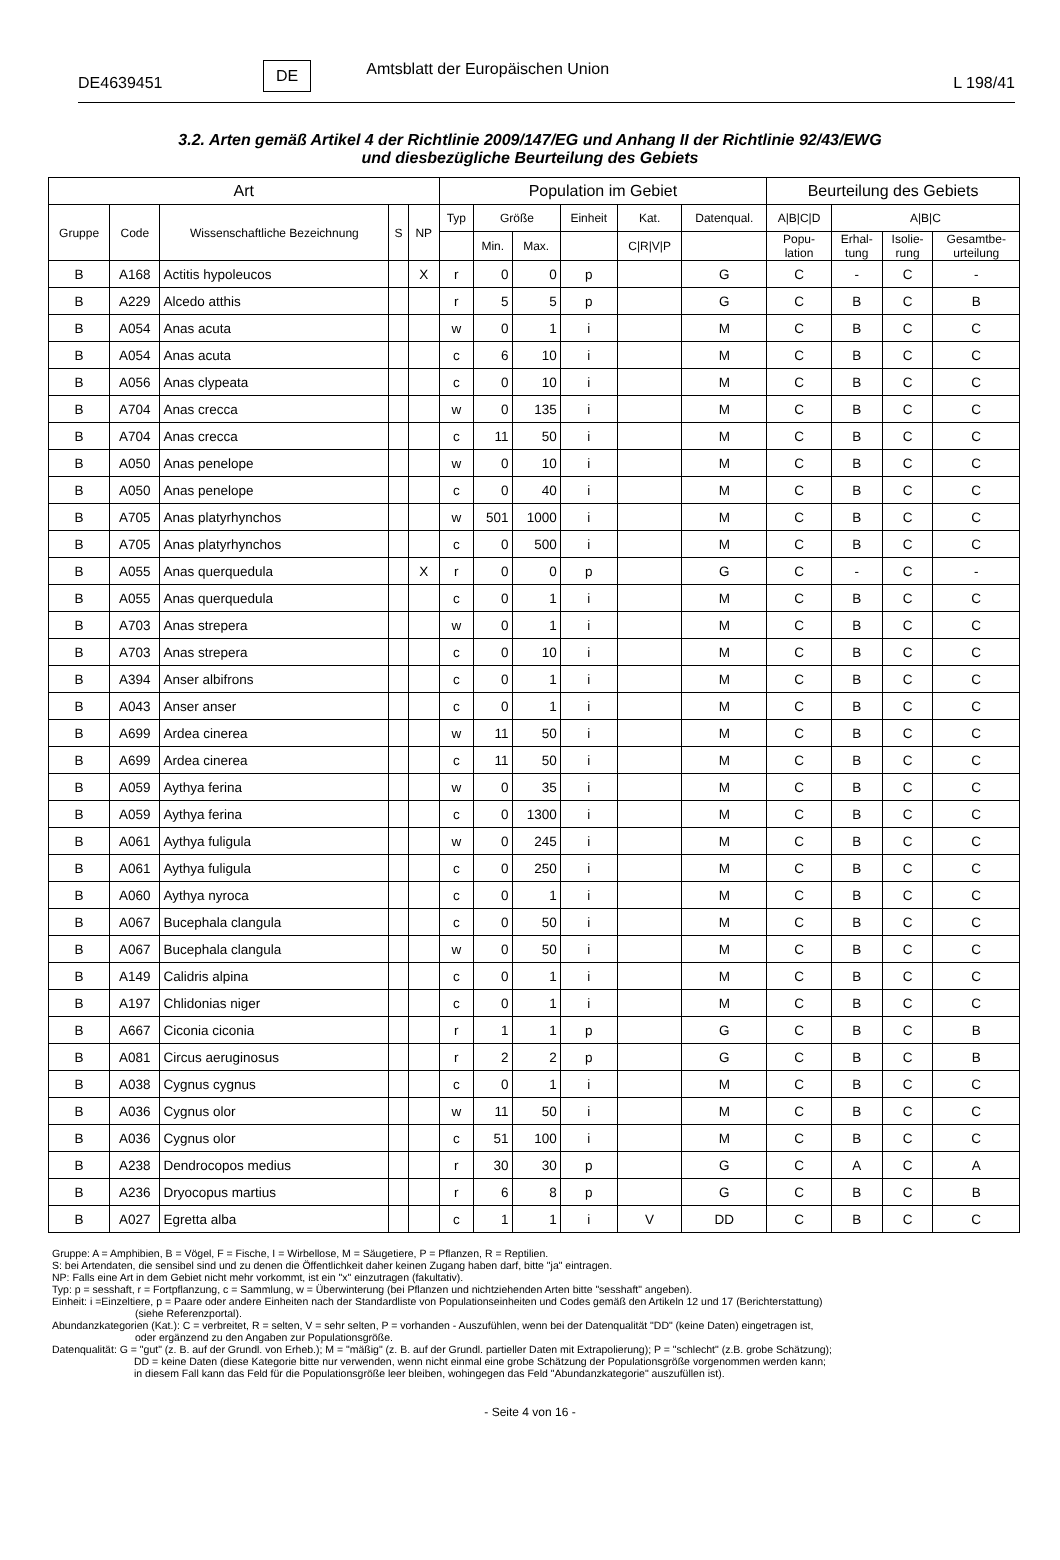DE4639451 DE Amtsblatt der Europäischen Union L 198/41
3.2. Arten gemäß Artikel 4 der Richtlinie 2009/147/EG und Anhang II der Richtlinie 92/43/EWG
und diesbezügliche Beurteilung des Gebiets
| Art | | | | | Population im Gebiet | | | | | | Beurteilung des Gebiets | | | |
| --- | --- | --- | --- | --- | --- | --- | --- | --- | --- | --- | --- | --- | --- | --- |
| Gruppe | Code | Wissenschaftliche Bezeichnung | S | NP | Typ | Größe | | Einheit | Kat. | Datenqual. | A/B/C/D | A/B/C | | |
| | | | | | | Min. | Max. | | C/R/V/P | | Popu- lation | Erhal- tung | Isolie- rung | Gesamtbe- urteilung |
| B | A168 | Actitis hypoleucos | | X | r | 0 | 0 | p | | G | C | - | C | - |
| B | A229 | Alcedo atthis | | | r | 5 | 5 | p | | G | C | B | C | B |
| B | A054 | Anas acuta | | | w | 0 | 1 | i | | M | C | B | C | C |
| B | A054 | Anas acuta | | | c | 6 | 10 | i | | M | C | B | C | C |
| B | A056 | Anas clypeata | | | c | 0 | 10 | i | | M | C | B | C | C |
| B | A704 | Anas crecca | | | w | 0 | 135 | i | | M | C | B | C | C |
| B | A704 | Anas crecca | | | c | 11 | 50 | i | | M | C | B | C | C |
| B | A050 | Anas penelope | | | w | 0 | 10 | i | | M | C | B | C | C |
| B | A050 | Anas penelope | | | c | 0 | 40 | i | | M | C | B | C | C |
| B | A705 | Anas platyrhynchos | | | w | 501 | 1000 | i | | M | C | B | C | C |
| B | A705 | Anas platyrhynchos | | | c | 0 | 500 | i | | M | C | B | C | C |
| B | A055 | Anas querquedula | | X | r | 0 | 0 | p | | G | C | - | C | - |
| B | A055 | Anas querquedula | | | c | 0 | 1 | i | | M | C | B | C | C |
| B | A703 | Anas strepera | | | w | 0 | 1 | i | | M | C | B | C | C |
| B | A703 | Anas strepera | | | c | 0 | 10 | i | | M | C | B | C | C |
| B | A394 | Anser albifrons | | | c | 0 | 1 | i | | M | C | B | C | C |
| B | A043 | Anser anser | | | c | 0 | 1 | i | | M | C | B | C | C |
| B | A699 | Ardea cinerea | | | w | 11 | 50 | i | | M | C | B | C | C |
| B | A699 | Ardea cinerea | | | c | 11 | 50 | i | | M | C | B | C | C |
| B | A059 | Aythya ferina | | | w | 0 | 35 | i | | M | C | B | C | C |
| B | A059 | Aythya ferina | | | c | 0 | 1300 | i | | M | C | B | C | C |
| B | A061 | Aythya fuligula | | | w | 0 | 245 | i | | M | C | B | C | C |
| B | A061 | Aythya fuligula | | | c | 0 | 250 | i | | M | C | B | C | C |
| B | A060 | Aythya nyroca | | | c | 0 | 1 | i | | M | C | B | C | C |
| B | A067 | Bucephala clangula | | | c | 0 | 50 | i | | M | C | B | C | C |
| B | A067 | Bucephala clangula | | | w | 0 | 50 | i | | M | C | B | C | C |
| B | A149 | Calidris alpina | | | c | 0 | 1 | i | | M | C | B | C | C |
| B | A197 | Chlidonias niger | | | c | 0 | 1 | i | | M | C | B | C | C |
| B | A667 | Ciconia ciconia | | | r | 1 | 1 | p | | G | C | B | C | B |
| B | A081 | Circus aeruginosus | | | r | 2 | 2 | p | | G | C | B | C | B |
| B | A038 | Cygnus cygnus | | | c | 0 | 1 | i | | M | C | B | C | C |
| B | A036 | Cygnus olor | | | w | 11 | 50 | i | | M | C | B | C | C |
| B | A036 | Cygnus olor | | | c | 51 | 100 | i | | M | C | B | C | C |
| B | A238 | Dendrocopos medius | | | r | 30 | 30 | p | | G | C | A | C | A |
| B | A236 | Dryocopus martius | | | r | 6 | 8 | p | | G | C | B | C | B |
| B | A027 | Egretta alba | | | c | 1 | 1 | i | V | DD | C | B | C | C |
Gruppe: A = Amphibien, B = Vögel, F = Fische, I = Wirbellose, M = Säugetiere, P = Pflanzen, R = Reptilien.
S: bei Artendaten, die sensibel sind und zu denen die Öffentlichkeit daher keinen Zugang haben darf, bitte "ja" eintragen.
NP: Falls eine Art in dem Gebiet nicht mehr vorkommt, ist ein "x" einzutragen (fakultativ).
Typ: p = sesshaft, r = Fortpflanzung, c = Sammlung, w = Überwinterung (bei Pflanzen und nichtziehenden Arten bitte "sesshaft" angeben).
Einheit: i =Einzeltiere, p = Paare oder andere Einheiten nach der Standardliste von Populationseinheiten und Codes gemäß den Artikeln 12 und 17 (Berichterstattung)
(siehe Referenzportal).
Abundanzkategorien (Kat.): C = verbreitet, R = selten, V = sehr selten, P = vorhanden - Auszufühlen, wenn bei der Datenqualität "DD" (keine Daten) eingetragen ist,
oder ergänzend zu den Angaben zur Populationsgröße.
Datenqualität: G = "gut" (z. B. auf der Grundl. von Erheb.); M = "mäßig" (z. B. auf der Grundl. partieller Daten mit Extrapolierung); P = "schlecht" (z.B. grobe Schätzung);
DD = keine Daten (diese Kategorie bitte nur verwenden, wenn nicht einmal eine grobe Schätzung der Populationsgröße vorgenommen werden kann;
in diesem Fall kann das Feld für die Populationsgröße leer bleiben, wohingegen das Feld "Abundanzkategorie" auszufüllen ist).
- Seite 4 von 16 -